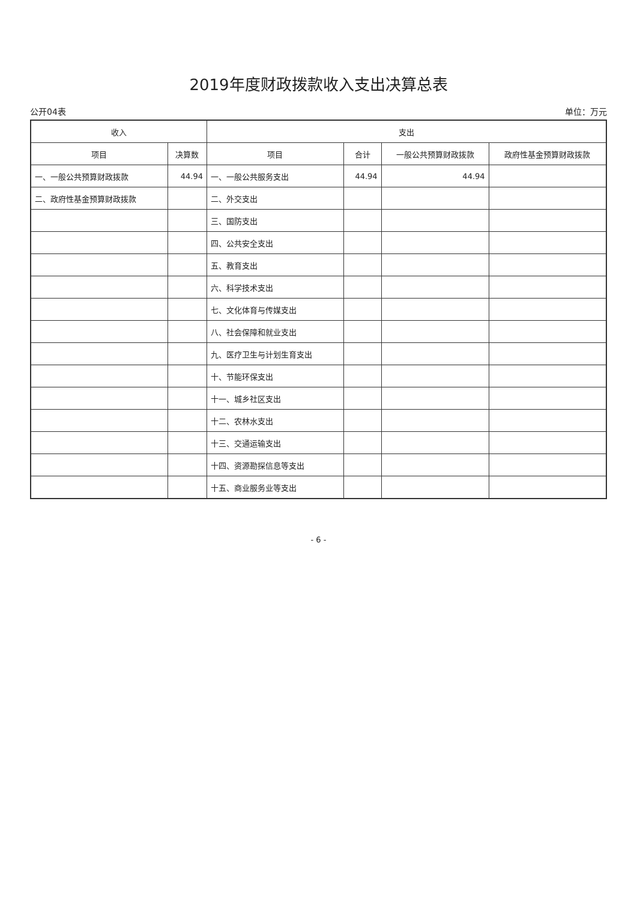2019年度财政拨款收入支出决算总表
公开04表 单位：万元
| 收入 | | 支出 | | | |
| --- | --- | --- | --- | --- | --- |
| 项目 | 决算数 | 项目 | 合计 | 一般公共预算财政拨款 | 政府性基金预算财政拨款 |
| 一、一般公共预算财政拨款 | 44.94 | 一、一般公共服务支出 | 44.94 | 44.94 | |
| 二、政府性基金预算财政拨款 | | 二、外交支出 | | | |
| | | 三、国防支出 | | | |
| | | 四、公共安全支出 | | | |
| | | 五、教育支出 | | | |
| | | 六、科学技术支出 | | | |
| | | 七、文化体育与传媒支出 | | | |
| | | 八、社会保障和就业支出 | | | |
| | | 九、医疗卫生与计划生育支出 | | | |
| | | 十、节能环保支出 | | | |
| | | 十一、城乡社区支出 | | | |
| | | 十二、农林水支出 | | | |
| | | 十三、交通运输支出 | | | |
| | | 十四、资源勘探信息等支出 | | | |
| | | 十五、商业服务业等支出 | | | |
- 6 -